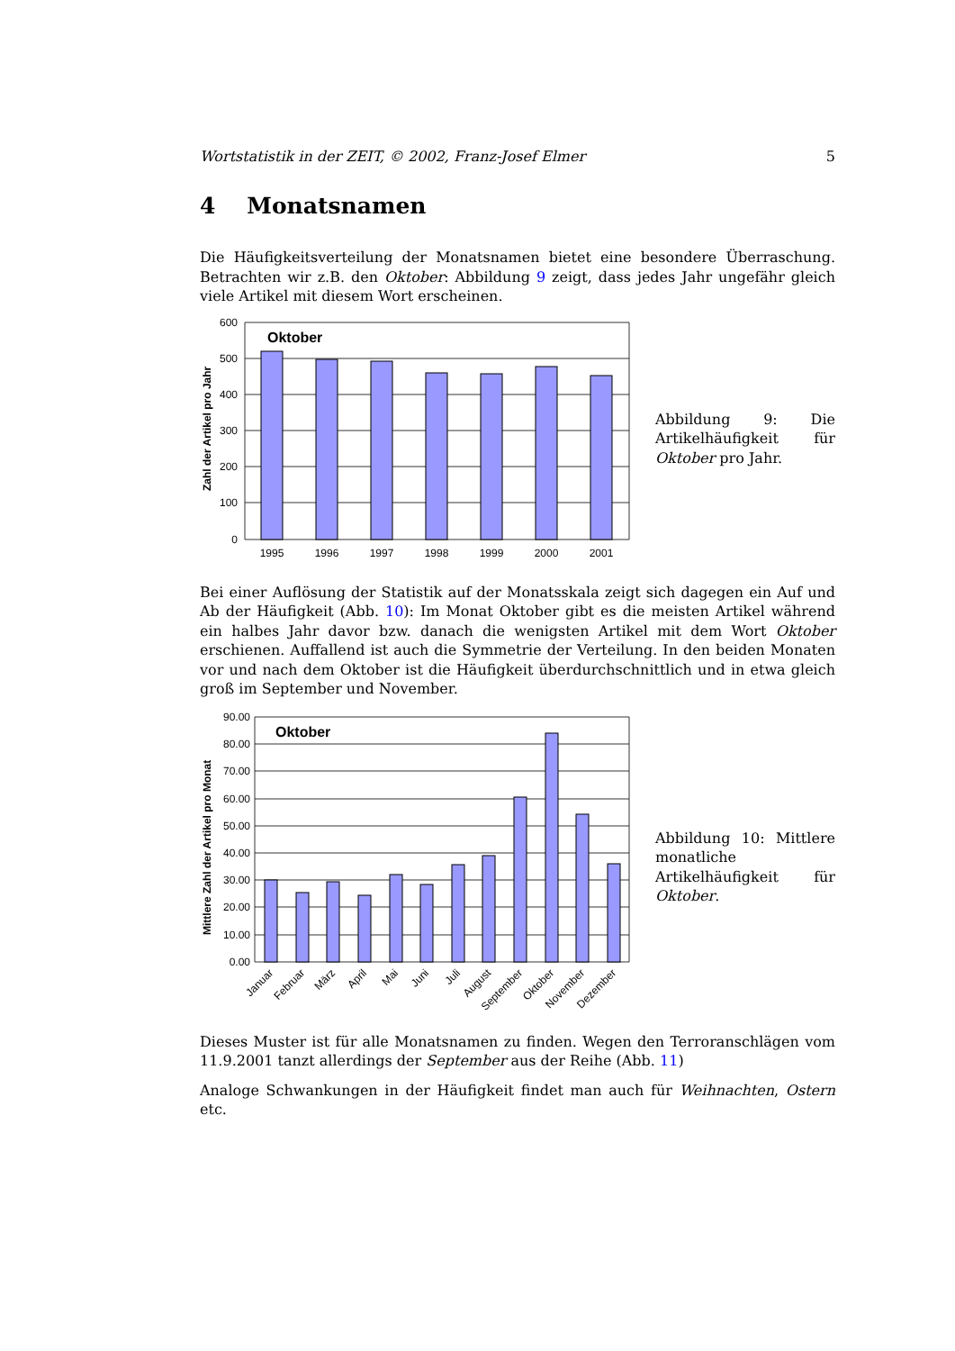Wortstatistik in der ZEIT, © 2002, Franz-Josef Elmer 5
4 Monatsnamen
Die Häufigkeitsverteilung der Monatsnamen bietet eine besondere Überraschung. Betrachten wir z.B. den Oktober: Abbildung 9 zeigt, dass jedes Jahr ungefähr gleich viele Artikel mit diesem Wort erscheinen.
Zahl der Artikel pro Jahr
600
500
400
300
200
100
0
Oktober
1995
1996
1997
1998
1999
2000
2001
Abbildung 9: Die Artikelhäufigkeit für Oktober pro Jahr.
Bei einer Auflösung der Statistik auf der Monatsskala zeigt sich dagegen ein Auf und Ab der Häufigkeit (Abb. 10): Im Monat Oktober gibt es die meisten Artikel während ein halbes Jahr davor bzw. danach die wenigsten Artikel mit dem Wort Oktober erschienen. Auffallend ist auch die Symmetrie der Verteilung. In den beiden Monaten vor und nach dem Oktober ist die Häufigkeit überdurchschnittlich und in etwa gleich groß im September und November.
Mittlere Zahl der Artikel pro Monat
90.00
80.00
70.00
60.00
50.00
40.00
30.00
20.00
10.00
0.00
Oktober
Januar
Februar
März
April
Mai
Juni
Juli
August
September
Oktober
November
Dezember
Abbildung 10: Mittlere monatliche Artikelhäufigkeit für Oktober.
Dieses Muster ist für alle Monatsnamen zu finden. Wegen den Terroranschlägen vom 11.9.2001 tanzt allerdings der September aus der Reihe (Abb. 11)
Analoge Schwankungen in der Häufigkeit findet man auch für Weihnachten, Ostern etc.